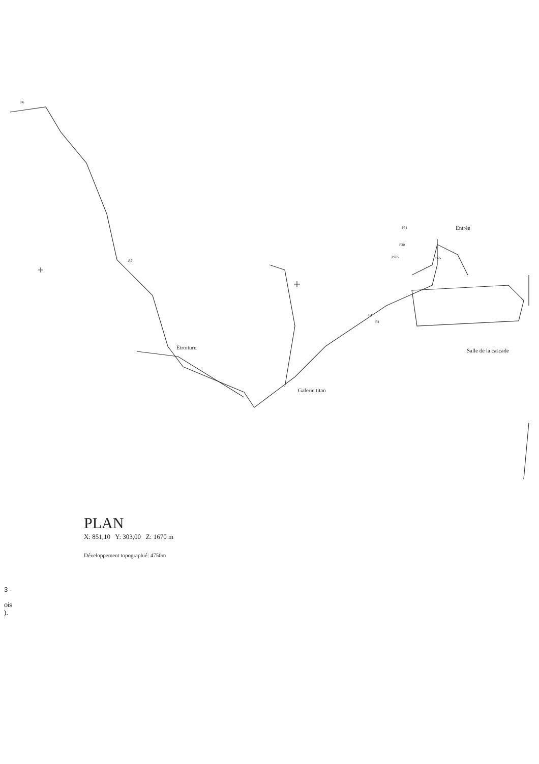P6
R5
Etroiture
Galerie titan
Entrée
P51
P30
P205 P65
E4
P4
Salle de la cascade
PLAN
X: 851,10 Y: 303,00 Z: 1670 m
Développement topographié: 4750m
3 -
ois
).